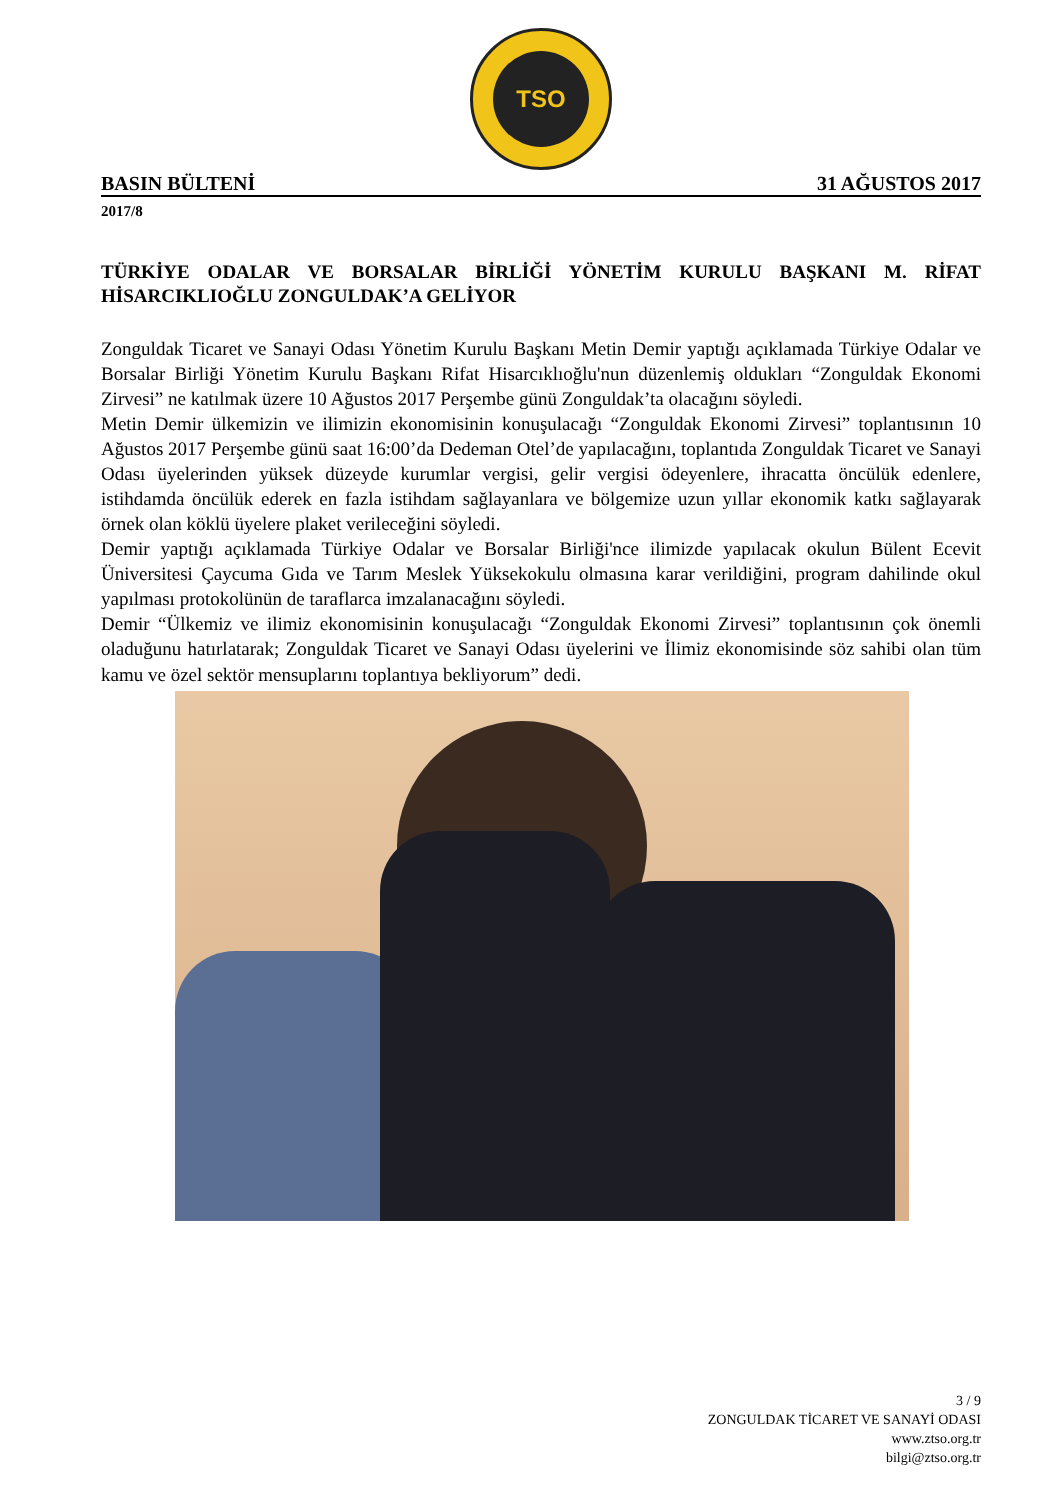TSO
BASIN BÜLTENİ 31 AĞUSTOS 2017
2017/8
TÜRKİYE ODALAR VE BORSALAR BİRLİĞİ YÖNETİM KURULU BAŞKANI M. RİFAT HİSARCIKLIOĞLU ZONGULDAK’A GELİYOR
Zonguldak Ticaret ve Sanayi Odası Yönetim Kurulu Başkanı Metin Demir yaptığı açıklamada Türkiye Odalar ve Borsalar Birliği Yönetim Kurulu Başkanı Rifat Hisarcıklıoğlu'nun düzenlemiş oldukları “Zonguldak Ekonomi Zirvesi” ne katılmak üzere 10 Ağustos 2017 Perşembe günü Zonguldak’ta olacağını söyledi.
Metin Demir ülkemizin ve ilimizin ekonomisinin konuşulacağı “Zonguldak Ekonomi Zirvesi” toplantısının 10 Ağustos 2017 Perşembe günü saat 16:00’da Dedeman Otel’de yapılacağını, toplantıda Zonguldak Ticaret ve Sanayi Odası üyelerinden yüksek düzeyde kurumlar vergisi, gelir vergisi ödeyenlere, ihracatta öncülük edenlere, istihdamda öncülük ederek en fazla istihdam sağlayanlara ve bölgemize uzun yıllar ekonomik katkı sağlayarak örnek olan köklü üyelere plaket verileceğini söyledi.
Demir yaptığı açıklamada Türkiye Odalar ve Borsalar Birliği'nce ilimizde yapılacak okulun Bülent Ecevit Üniversitesi Çaycuma Gıda ve Tarım Meslek Yüksekokulu olmasına karar verildiğini, program dahilinde okul yapılması protokolünün de taraflarca imzalanacağını söyledi.
Demir “Ülkemiz ve ilimiz ekonomisinin konuşulacağı “Zonguldak Ekonomi Zirvesi” toplantısının çok önemli oladuğunu hatırlatarak; Zonguldak Ticaret ve Sanayi Odası üyelerini ve İlimiz ekonomisinde söz sahibi olan tüm kamu ve özel sektör mensuplarını toplantıya bekliyorum” dedi.
3 / 9
ZONGULDAK TİCARET VE SANAYİ ODASI
www.ztso.org.tr
bilgi@ztso.org.tr